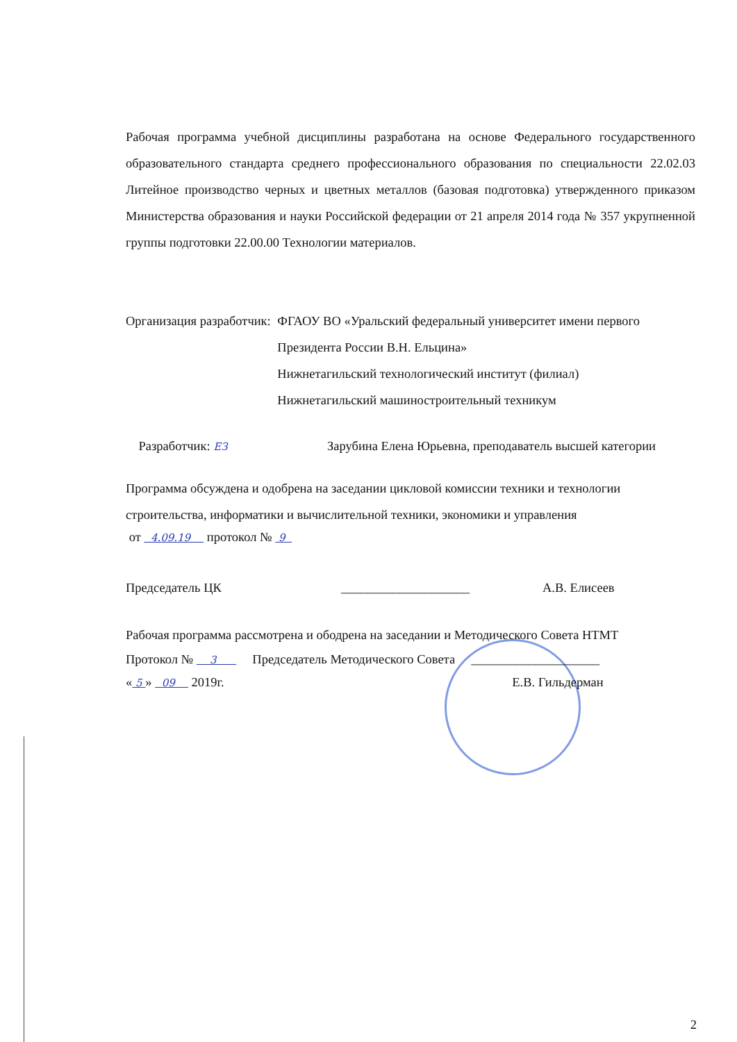Рабочая программа учебной дисциплины разработана на основе Федерального государственного образовательного стандарта среднего профессионального образования по специальности 22.02.03 Литейное производство черных и цветных металлов (базовая подготовка) утвержденного приказом Министерства образования и науки Российской федерации от 21 апреля 2014 года № 357 укрупненной группы подготовки 22.00.00 Технологии материалов.
Организация разработчик: ФГАОУ ВО «Уральский федеральный университет имени первого Президента России В.Н. Ельцина»
Нижнетагильский технологический институт (филиал)
Нижнетагильский машиностроительный техникум
Разработчик: ЕЗ
Зарубина Елена Юрьевна, преподаватель высшей категории
Программа обсуждена и одобрена на заседании цикловой комиссии техники и технологии строительства, информатики и вычислительной техники, экономики и управления
от 4.09.19 протокол № 9
Председатель ЦК ____________________ А.В. Елисеев
Рабочая программа рассмотрена и ободрена на заседании и Методического Совета НТМТ
Протокол № 3 Председатель Методического Совета ____________________
« 5 » 09 2019г. Е.В. Гильдерман
2